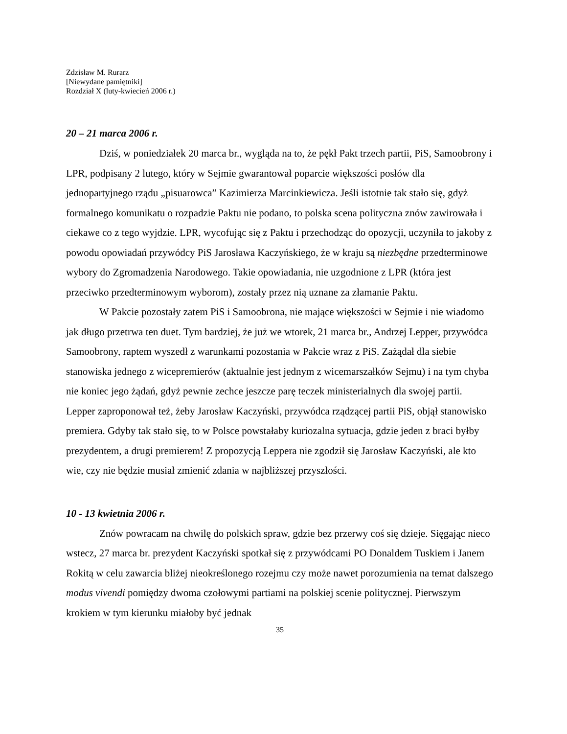Zdzisław M. Rurarz
[Niewydane pamiętniki]
Rozdział X (luty-kwiecień 2006 r.)
20 – 21 marca 2006 r.
Dziś, w poniedziałek 20 marca br., wygląda na to, że pękł Pakt trzech partii, PiS, Samoobrony i LPR, podpisany 2 lutego, który w Sejmie gwarantował poparcie większości posłów dla jednopartyjnego rządu „pisuarowca” Kazimierza Marcinkiewicza. Jeśli istotnie tak stało się, gdyż formalnego komunikatu o rozpadzie Paktu nie podano, to polska scena polityczna znów zawirowała i ciekawe co z tego wyjdzie. LPR, wycofując się z Paktu i przechodząc do opozycji, uczyniła to jakoby z powodu opowiadań przywódcy PiS Jarosława Kaczyńskiego, że w kraju są niezbędne przedterminowe wybory do Zgromadzenia Narodowego. Takie opowiadania, nie uzgodnione z LPR (która jest przeciwko przedterminowym wyborom), zostały przez nią uznane za złamanie Paktu.
W Pakcie pozostały zatem PiS i Samoobrona, nie mające większości w Sejmie i nie wiadomo jak długo przetrwa ten duet. Tym bardziej, że już we wtorek, 21 marca br., Andrzej Lepper, przywódca Samoobrony, raptem wyszedł z warunkami pozostania w Pakcie wraz z PiS. Zażądał dla siebie stanowiska jednego z wicepremierów (aktualnie jest jednym z wicemarszałków Sejmu) i na tym chyba nie koniec jego żądań, gdyż pewnie zechce jeszcze parę teczek ministerialnych dla swojej partii. Lepper zaproponował też, żeby Jarosław Kaczyński, przywódca rządzącej partii PiS, objął stanowisko premiera. Gdyby tak stało się, to w Polsce powstałaby kuriozalna sytuacja, gdzie jeden z braci byłby prezydentem, a drugi premierem! Z propozycją Leppera nie zgodził się Jarosław Kaczyński, ale kto wie, czy nie będzie musiał zmienić zdania w najbliższej przyszłości.
10 - 13 kwietnia 2006 r.
Znów powracam na chwilę do polskich spraw, gdzie bez przerwy coś się dzieje. Sięgając nieco wstecz, 27 marca br. prezydent Kaczyński spotkał się z przywódcami PO Donaldem Tuskiem i Janem Rokitą w celu zawarcia bliżej nieokreślonego rozejmu czy może nawet porozumienia na temat dalszego modus vivendi pomiędzy dwoma czołowymi partiami na polskiej scenie politycznej. Pierwszym krokiem w tym kierunku miałoby być jednak
35